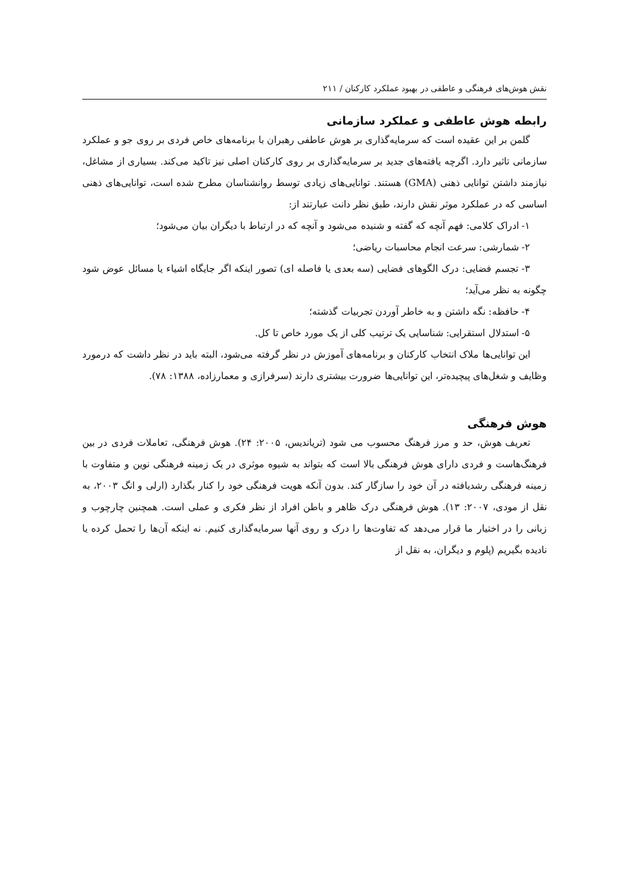نقش هوش‌های فرهنگی و عاطفی در بهبود عملکرد کارکنان / ۲۱۱
رابطه هوش عاطفی و عملکرد سازمانی
گلمن بر این عقیده است که سرمایه‌گذاری بر هوش عاطفی رهبران با برنامه‌های خاص فردی بر روی جو و عملکرد سازمانی تاثیر دارد. اگرچه یافته‌های جدید بر سرمایه‌گذاری بر روی کارکنان اصلی نیز تاکید می‌کند. بسیاری از مشاغل، نیازمند داشتن توانایی ذهنی (GMA) هستند. توانایی‌های زیادی توسط روانشناسان مطرح شده است، توانایی‌های ذهنی اساسی که در عملکرد موثر نقش دارند، طبق نظر دانت عبارتند از:
۱- ادراک کلامی: فهم آنچه که گفته و شنیده می‌شود و آنچه که در ارتباط با دیگران بیان می‌شود؛
۲- شمارشی: سرعت انجام محاسبات ریاضی؛
۳- تجسم فضایی: درک الگوهای فضایی (سه بعدی یا فاصله ای) تصور اینکه اگر جایگاه اشیاء یا مسائل عوض شود چگونه به نظر می‌آید؛
۴- حافظه: نگه داشتن و به خاطر آوردن تجربیات گذشته؛
۵- استدلال استقرایی: شناسایی یک ترتیب کلی از یک مورد خاص تا کل.
این توانایی‌ها ملاک انتخاب کارکنان و برنامه‌های آموزش در نظر گرفته می‌شود، البته باید در نظر داشت که درمورد وظایف و شغل‌های پیچیده‌تر، این توانایی‌ها ضرورت بیشتری دارند (سرفرازی و معمارزاده، ۱۳۸۸: ۷۸).
هوش فرهنگی
تعریف هوش، حد و مرز فرهنگ محسوب می شود (تریاندیس، ۲۰۰۵: ۲۴). هوش فرهنگی، تعاملات فردی در بین فرهنگ‌هاست و فردی دارای هوش فرهنگی بالا است که بتواند به شیوه موثری در یک زمینه فرهنگی نوین و متفاوت با زمینه فرهنگی رشدیافته در آن خود را سازگار کند. بدون آنکه هویت فرهنگی خود را کنار بگذارد (ارلی و انگ ۲۰۰۳، به نقل از مودی، ۲۰۰۷: ۱۳). هوش فرهنگی درک ظاهر و باطن افراد از نظر فکری و عملی است. همچنین چارچوب و زبانی را در اختیار ما قرار می‌دهد که تفاوت‌ها را درک و روی آنها سرمایه‌گذاری کنیم. نه اینکه آن‌ها را تحمل کرده یا نادیده بگیریم (پلوم و دیگران، به نقل از